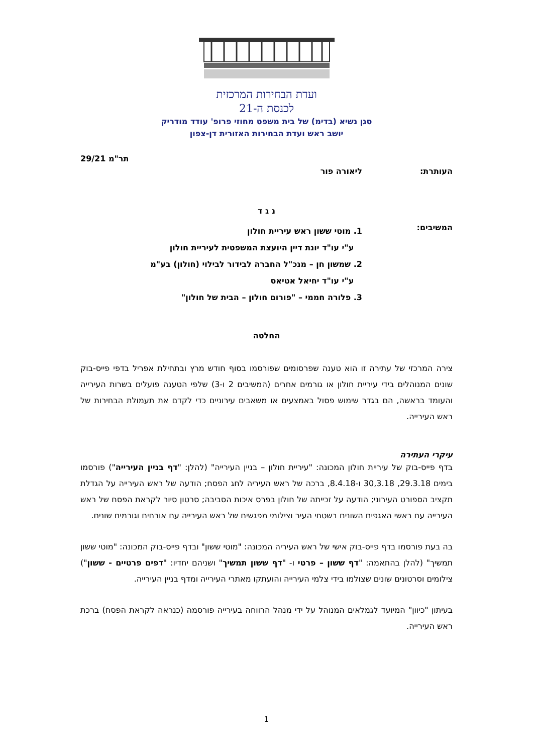ועדת הבחירות המרכזית
לכנסת ה-21
סגן נשיא (בדימ) של בית משפט מחוזי פרופ' עודד מודריק
יושב ראש ועדת הבחירות האזורית דן-צפון
תר"מ 29/21
העותרת: ליאורה פור
נ ג ד
המשיבים:
1. מוטי ששון ראש עיריית חולון
ע"י עו"ד יונת דיין היועצת המשפטית לעיריית חולון
2. שמשון חן – מנכ"ל החברה לבידור לבילוי (חולון) בע"מ
ע"י עו"ד יחיאל אטיאס
3. פלורה חממי – "פורום חולון – הבית של חולון"
החלטה
צירה המרכזי של עתירה זו הוא טענה שפרסומים שפורסמו בסוף חודש מרץ ובתחילת אפריל בדפי פייס-בוק שונים המנוהלים בידי עיריית חולון או גורמים אחרים (המשיבים 2 ו-3) שלפי הטענה פועלים בשרות העירייה והעומד בראשה, הם בגדר שימוש פסול באמצעים או משאבים עירוניים כדי לקדם את תעמולת הבחירות של ראש העירייה.
עיקרי העתירה
בדף פייס-בוק של עיריית חולון המכונה: "עיריית חולון – בניין העירייה" (להלן: "דף בניין העירייה") פורסמו בימים 29.3.18, 30,3.18 ו-8.4.18, ברכה של ראש העיריה לחג הפסח; הודעה של ראש העירייה על הגדלת תקציב הספורט העירוני; הודעה על זכייתה של חולון בפרס איכות הסביבה; סרטון סיור לקראת הפסח של ראש העירייה עם ראשי האגפים השונים בשטחי העיר וצילומי מפגשים של ראש העירייה עם אורחים וגורמים שונים.
בה בעת פורסמו בדף פייס-בוק אישי של ראש העיריה המכונה: "מוטי ששון" ובדף פייס-בוק המכונה: "מוטי ששון תמשיך" (להלן בהתאמה: "דף ששון – פרטי ו- "דף ששון תמשיך" ושניהם יחדיו: "דפים פרטיים - ששון") צילומים וסרטונים שונים שצולמו בידי צלמי העירייה והועתקו מאתרי העירייה ומדף בניין העירייה.
בעיתון "כיוון" המיועד לגמלאים המנוהל על ידי מנהל הרווחה בעירייה פורסמה (כנראה לקראת הפסח) ברכת ראש העירייה.
1